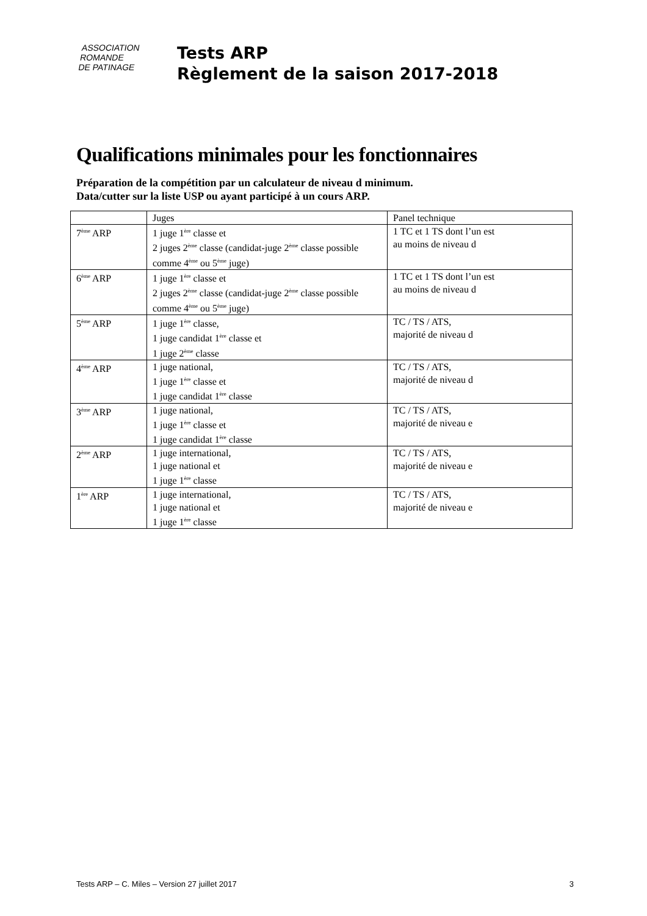ASSOCIATION
ROMANDE
DE PATINAGE
Tests ARP
Règlement de la saison 2017-2018
Qualifications minimales pour les fonctionnaires
Préparation de la compétition par un calculateur de niveau d minimum.
Data/cutter sur la liste USP ou ayant participé à un cours ARP.
| | Juges | Panel technique |
| 7<sup>ème</sup> ARP | 1 juge 1<sup>ère</sup> classe et 2 juges 2<sup>ème</sup> classe (candidat-juge 2<sup>ème</sup> classe possible comme 4<sup>ème</sup> ou 5<sup>ème</sup> juge) | 1 TC et 1 TS dont l’un est au moins de niveau d |
| 6<sup>ème</sup> ARP | 1 juge 1<sup>ère</sup> classe et 2 juges 2<sup>ème</sup> classe (candidat-juge 2<sup>ème</sup> classe possible comme 4<sup>ème</sup> ou 5<sup>ème</sup> juge) | 1 TC et 1 TS dont l’un est au moins de niveau d |
| 5<sup>ème</sup> ARP | 1 juge 1<sup>ère</sup> classe, 1 juge candidat 1<sup>ère</sup> classe et 1 juge 2<sup>ème</sup> classe | TC / TS / ATS, majorité de niveau d |
| 4<sup>ème</sup> ARP | 1 juge national, 1 juge 1<sup>ère</sup> classe et 1 juge candidat 1<sup>ère</sup> classe | TC / TS / ATS, majorité de niveau d |
| 3<sup>ème</sup> ARP | 1 juge national, 1 juge 1<sup>ère</sup> classe et 1 juge candidat 1<sup>ère</sup> classe | TC / TS / ATS, majorité de niveau e |
| 2<sup>ème</sup> ARP | 1 juge international, 1 juge national et 1 juge 1<sup>ère</sup> classe | TC / TS / ATS, majorité de niveau e |
| 1<sup>ère</sup> ARP | 1 juge international, 1 juge national et 1 juge 1<sup>ère</sup> classe | TC / TS / ATS, majorité de niveau e |
Tests ARP – C. Miles – Version 27 juillet 2017 3